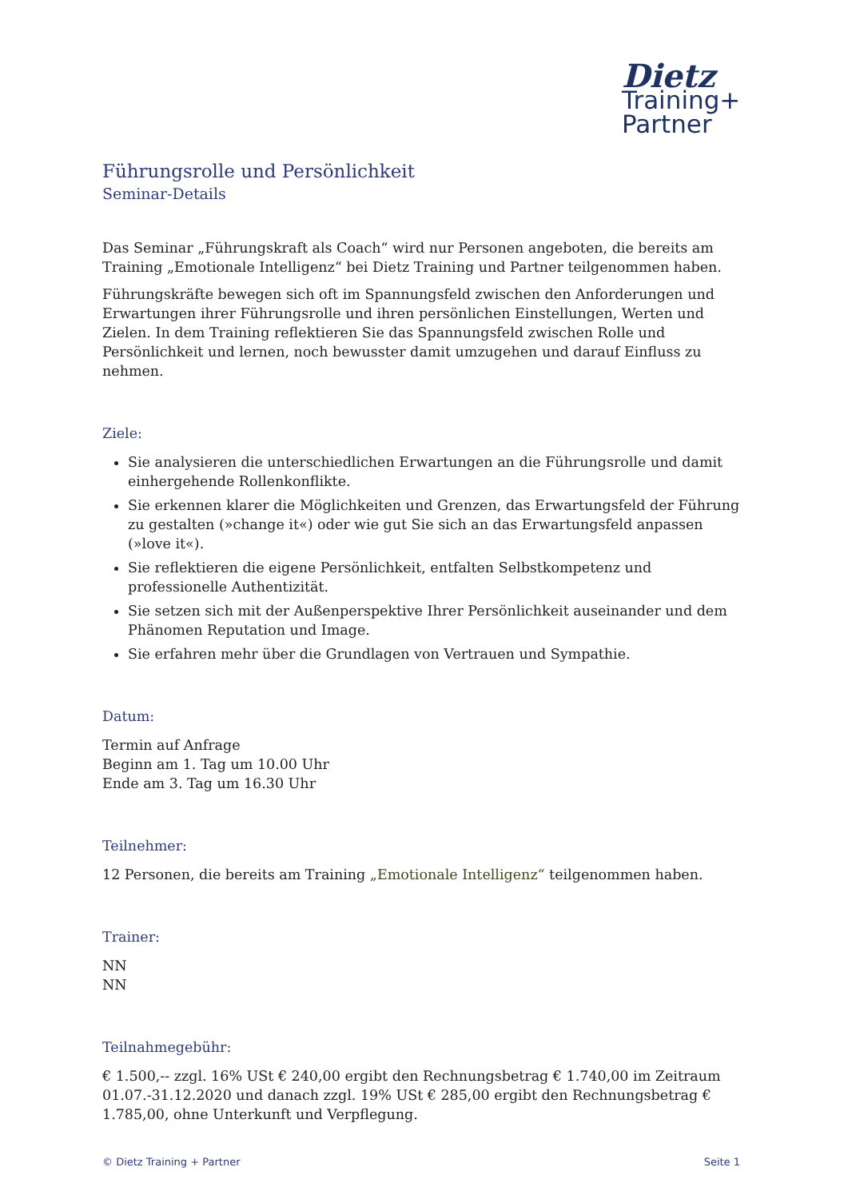Dietz
Training+
Partner
Führungsrolle und Persönlichkeit
Seminar-Details
Das Seminar „Führungskraft als Coach“ wird nur Personen angeboten, die bereits am Training „Emotionale Intelligenz“ bei Dietz Training und Partner teilgenommen haben.
Führungskräfte bewegen sich oft im Spannungsfeld zwischen den Anforderungen und Erwartungen ihrer Führungsrolle und ihren persönlichen Einstellungen, Werten und Zielen. In dem Training reflektieren Sie das Spannungsfeld zwischen Rolle und Persönlichkeit und lernen, noch bewusster damit umzugehen und darauf Einfluss zu nehmen.
Ziele:
Sie analysieren die unterschiedlichen Erwartungen an die Führungsrolle und damit einhergehende Rollenkonflikte.
Sie erkennen klarer die Möglichkeiten und Grenzen, das Erwartungsfeld der Führung zu gestalten (»change it«) oder wie gut Sie sich an das Erwartungsfeld anpassen (»love it«).
Sie reflektieren die eigene Persönlichkeit, entfalten Selbstkompetenz und professionelle Authentizität.
Sie setzen sich mit der Außenperspektive Ihrer Persönlichkeit auseinander und dem Phänomen Reputation und Image.
Sie erfahren mehr über die Grundlagen von Vertrauen und Sympathie.
Datum:
Termin auf Anfrage
Beginn am 1. Tag um 10.00 Uhr
Ende am 3. Tag um 16.30 Uhr
Teilnehmer:
12 Personen, die bereits am Training „Emotionale Intelligenz“ teilgenommen haben.
Trainer:
NN
NN
Teilnahmegebühr:
€ 1.500,-- zzgl. 16% USt € 240,00 ergibt den Rechnungsbetrag € 1.740,00 im Zeitraum 01.07.-31.12.2020 und danach zzgl. 19% USt € 285,00 ergibt den Rechnungsbetrag € 1.785,00, ohne Unterkunft und Verpflegung.
© Dietz Training + Partner Seite 1